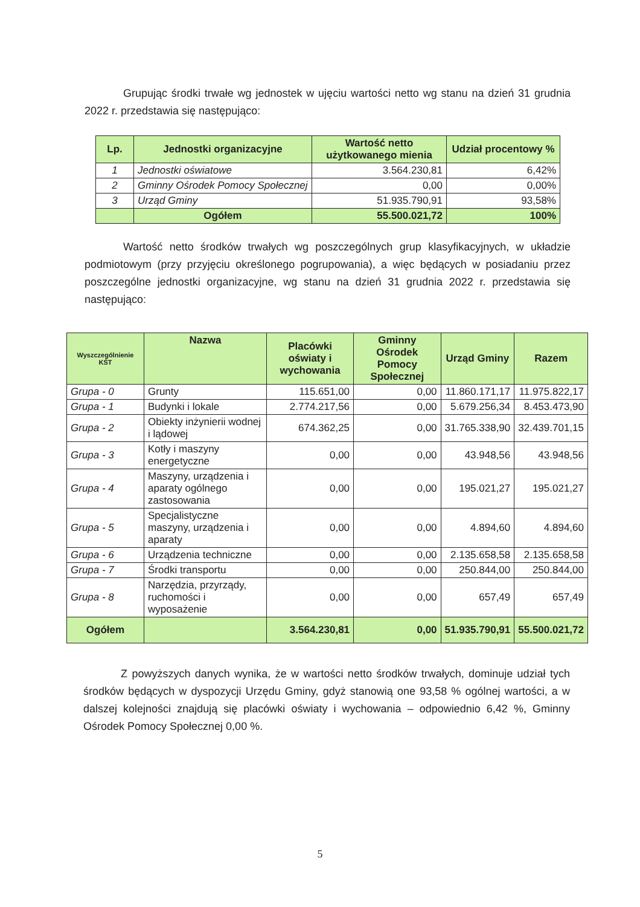Grupując środki trwałe wg jednostek w ujęciu wartości netto wg stanu na dzień 31 grudnia 2022 r. przedstawia się następująco:
| Lp. | Jednostki organizacyjne | Wartość netto użytkowanego mienia | Udział procentowy % |
| --- | --- | --- | --- |
| 1 | Jednostki oświatowe | 3.564.230,81 | 6,42% |
| 2 | Gminny Ośrodek Pomocy Społecznej | 0,00 | 0,00% |
| 3 | Urząd Gminy | 51.935.790,91 | 93,58% |
| | Ogółem | 55.500.021,72 | 100% |
Wartość netto środków trwałych wg poszczególnych grup klasyfikacyjnych, w układzie podmiotowym (przy przyjęciu określonego pogrupowania), a więc będących w posiadaniu przez poszczególne jednostki organizacyjne, wg stanu na dzień 31 grudnia 2022 r. przedstawia się następująco:
| Wyszczególnienie KŚT | Nazwa | Placówki oświaty i wychowania | Gminny Ośrodek Pomocy Społecznej | Urząd Gminy | Razem |
| --- | --- | --- | --- | --- | --- |
| Grupa - 0 | Grunty | 115.651,00 | 0,00 | 11.860.171,17 | 11.975.822,17 |
| Grupa - 1 | Budynki i lokale | 2.774.217,56 | 0,00 | 5.679.256,34 | 8.453.473,90 |
| Grupa - 2 | Obiekty inżynierii wodnej i lądowej | 674.362,25 | 0,00 | 31.765.338,90 | 32.439.701,15 |
| Grupa - 3 | Kotły i maszyny energetyczne | 0,00 | 0,00 | 43.948,56 | 43.948,56 |
| Grupa - 4 | Maszyny, urządzenia i aparaty ogólnego zastosowania | 0,00 | 0,00 | 195.021,27 | 195.021,27 |
| Grupa - 5 | Specjalistyczne maszyny, urządzenia i aparaty | 0,00 | 0,00 | 4.894,60 | 4.894,60 |
| Grupa - 6 | Urządzenia techniczne | 0,00 | 0,00 | 2.135.658,58 | 2.135.658,58 |
| Grupa - 7 | Środki transportu | 0,00 | 0,00 | 250.844,00 | 250.844,00 |
| Grupa - 8 | Narzędzia, przyrządy, ruchomości i wyposażenie | 0,00 | 0,00 | 657,49 | 657,49 |
| Ogółem | | 3.564.230,81 | 0,00 | 51.935.790,91 | 55.500.021,72 |
Z powyższych danych wynika, że w wartości netto środków trwałych, dominuje udział tych środków będących w dyspozycji Urzędu Gminy, gdyż stanowią one 93,58 % ogólnej wartości, a w dalszej kolejności znajdują się placówki oświaty i wychowania – odpowiednio 6,42 %, Gminny Ośrodek Pomocy Społecznej 0,00 %.
5